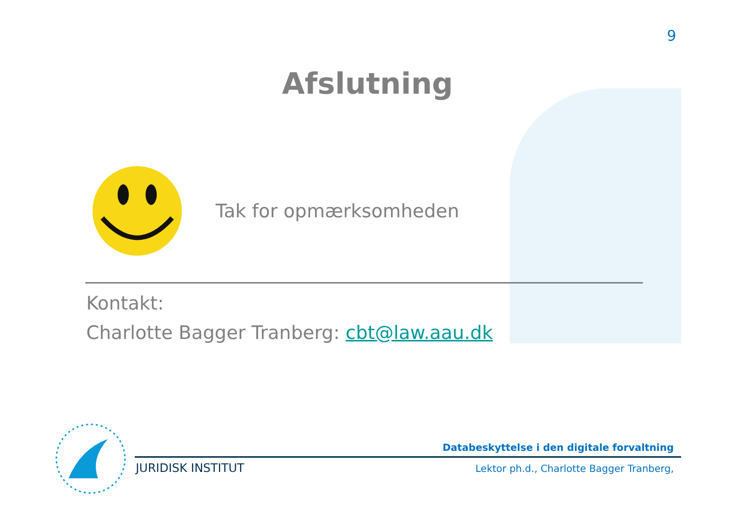9
Afslutning
Tak for opmærksomheden
Kontakt:
Charlotte Bagger Tranberg: cbt@law.aau.dk
Databeskyttelse i den digitale forvaltning
JURIDISK INSTITUT
Lektor ph.d., Charlotte Bagger Tranberg,